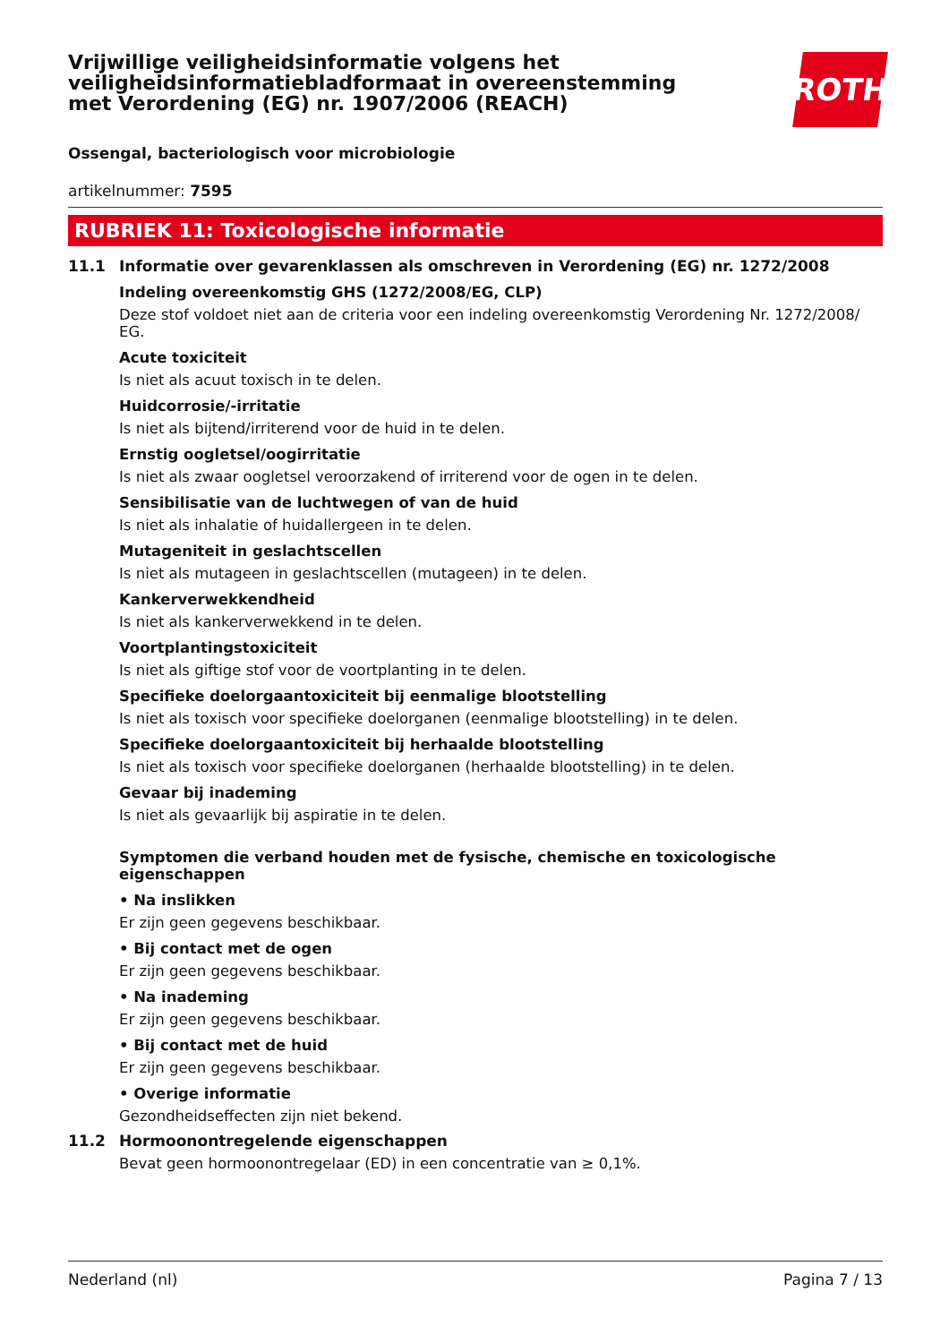ROTH
Vrijwillige veiligheidsinformatie volgens het veiligheidsinformatiebladformaat in overeenstemming met Verordening (EG) nr. 1907/2006 (REACH)
Ossengal, bacteriologisch voor microbiologie
artikelnummer: 7595
RUBRIEK 11: Toxicologische informatie
11.1 Informatie over gevarenklassen als omschreven in Verordening (EG) nr. 1272/2008
Indeling overeenkomstig GHS (1272/2008/EG, CLP)
Deze stof voldoet niet aan de criteria voor een indeling overeenkomstig Verordening Nr. 1272/2008/ EG.
Acute toxiciteit
Is niet als acuut toxisch in te delen.
Huidcorrosie/-irritatie
Is niet als bijtend/irriterend voor de huid in te delen.
Ernstig oogletsel/oogirritatie
Is niet als zwaar oogletsel veroorzakend of irriterend voor de ogen in te delen.
Sensibilisatie van de luchtwegen of van de huid
Is niet als inhalatie of huidallergeen in te delen.
Mutageniteit in geslachtscellen
Is niet als mutageen in geslachtscellen (mutageen) in te delen.
Kankerverwekkendheid
Is niet als kankerverwekkend in te delen.
Voortplantingstoxiciteit
Is niet als giftige stof voor de voortplanting in te delen.
Specifieke doelorgaantoxiciteit bij eenmalige blootstelling
Is niet als toxisch voor specifieke doelorganen (eenmalige blootstelling) in te delen.
Specifieke doelorgaantoxiciteit bij herhaalde blootstelling
Is niet als toxisch voor specifieke doelorganen (herhaalde blootstelling) in te delen.
Gevaar bij inademing
Is niet als gevaarlijk bij aspiratie in te delen.
Symptomen die verband houden met de fysische, chemische en toxicologische eigenschappen
• Na inslikken
Er zijn geen gegevens beschikbaar.
• Bij contact met de ogen
Er zijn geen gegevens beschikbaar.
• Na inademing
Er zijn geen gegevens beschikbaar.
• Bij contact met de huid
Er zijn geen gegevens beschikbaar.
• Overige informatie
Gezondheidseffecten zijn niet bekend.
11.2 Hormoonontregelende eigenschappen
Bevat geen hormoonontregelaar (ED) in een concentratie van ≥ 0,1%.
Nederland (nl) Pagina 7 / 13